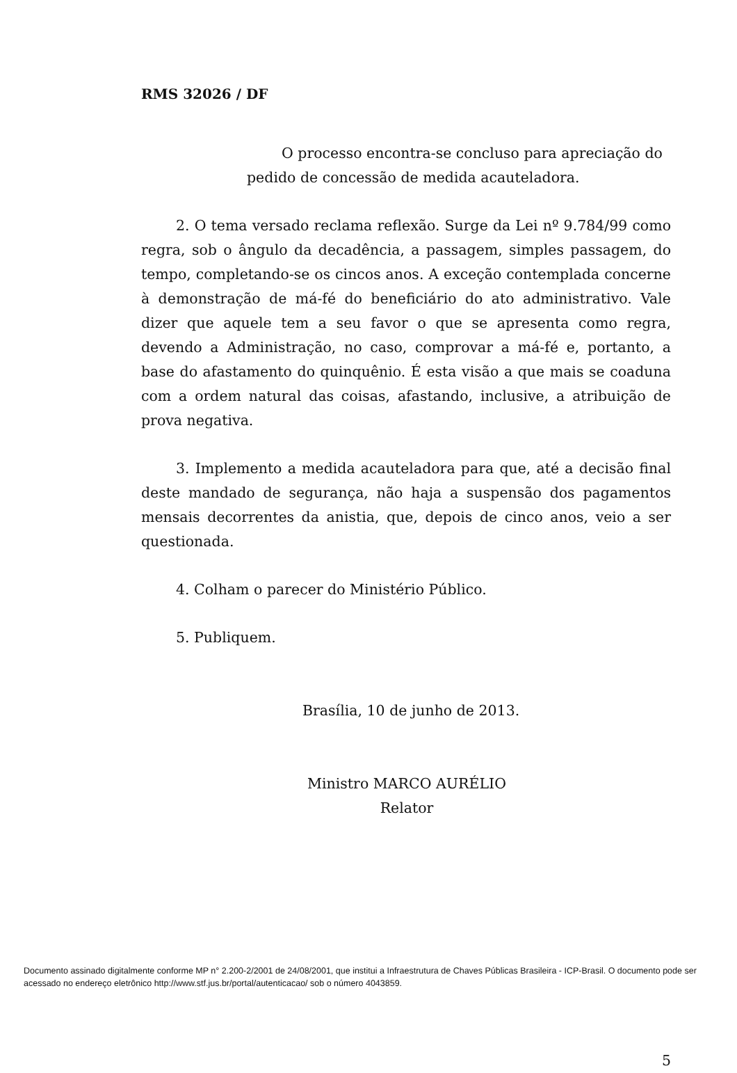RMS 32026 / DF
O processo encontra-se concluso para apreciação do
pedido de concessão de medida acauteladora.
2. O tema versado reclama reflexão. Surge da Lei nº 9.784/99 como regra, sob o ângulo da decadência, a passagem, simples passagem, do tempo, completando-se os cincos anos. A exceção contemplada concerne à demonstração de má-fé do beneficiário do ato administrativo. Vale dizer que aquele tem a seu favor o que se apresenta como regra, devendo a Administração, no caso, comprovar a má-fé e, portanto, a base do afastamento do quinquênio. É esta visão a que mais se coaduna com a ordem natural das coisas, afastando, inclusive, a atribuição de prova negativa.
3. Implemento a medida acauteladora para que, até a decisão final deste mandado de segurança, não haja a suspensão dos pagamentos mensais decorrentes da anistia, que, depois de cinco anos, veio a ser questionada.
4. Colham o parecer do Ministério Público.
5. Publiquem.
Brasília, 10 de junho de 2013.
Ministro MARCO AURÉLIO
Relator
5
Documento assinado digitalmente conforme MP n° 2.200-2/2001 de 24/08/2001, que institui a Infraestrutura de Chaves Públicas Brasileira - ICP-Brasil. O documento pode ser acessado no endereço eletrônico http://www.stf.jus.br/portal/autenticacao/ sob o número 4043859.